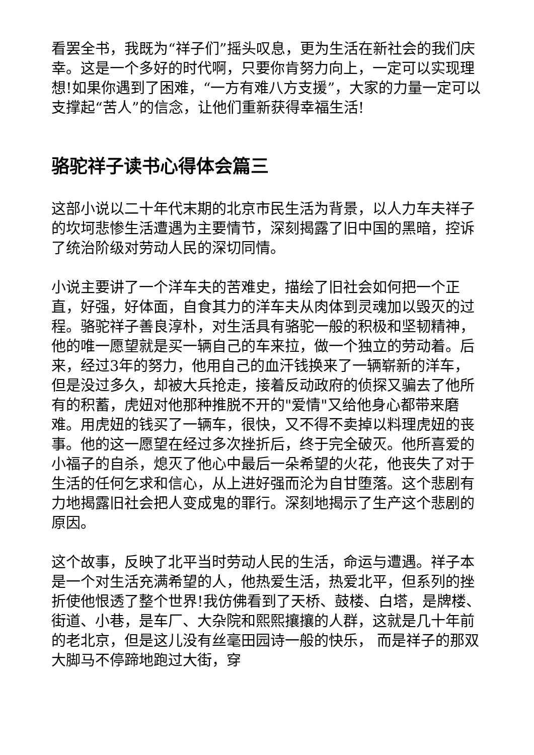看罢全书，我既为“祥子们”摇头叹息，更为生活在新社会的我们庆幸。这是一个多好的时代啊，只要你肯努力向上，一定可以实现理想!如果你遇到了困难，“一方有难八方支援”，大家的力量一定可以支撑起“苦人”的信念，让他们重新获得幸福生活!
骆驼祥子读书心得体会篇三
这部小说以二十年代末期的北京市民生活为背景，以人力车夫祥子的坎坷悲惨生活遭遇为主要情节，深刻揭露了旧中国的黑暗，控诉了统治阶级对劳动人民的深切同情。
小说主要讲了一个洋车夫的苦难史，描绘了旧社会如何把一个正直，好强，好体面，自食其力的洋车夫从肉体到灵魂加以毁灭的过程。骆驼祥子善良淳朴，对生活具有骆驼一般的积极和坚韧精神，他的唯一愿望就是买一辆自己的车来拉，做一个独立的劳动着。后来，经过3年的努力，他用自己的血汗钱换来了一辆崭新的洋车，但是没过多久，却被大兵抢走，接着反动政府的侦探又骗去了他所有的积蓄，虎妞对他那种推脱不开的"爱情"又给他身心都带来磨难。用虎妞的钱买了一辆车，很快，又不得不卖掉以料理虎妞的丧事。他的这一愿望在经过多次挫折后，终于完全破灭。他所喜爱的小福子的自杀，熄灭了他心中最后一朵希望的火花，他丧失了对于生活的任何乞求和信心，从上进好强而沦为自甘堕落。这个悲剧有力地揭露旧社会把人变成鬼的罪行。深刻地揭示了生产这个悲剧的原因。
这个故事，反映了北平当时劳动人民的生活，命运与遭遇。祥子本是一个对生活充满希望的人，他热爱生活，热爱北平，但系列的挫折使他恨透了整个世界!我仿佛看到了天桥、鼓楼、白塔，是牌楼、街道、小巷，是车厂、大杂院和熙熙攘攘的人群，这就是几十年前的老北京，但是这儿没有丝毫田园诗一般的快乐， 而是祥子的那双大脚马不停蹄地跑过大街，穿